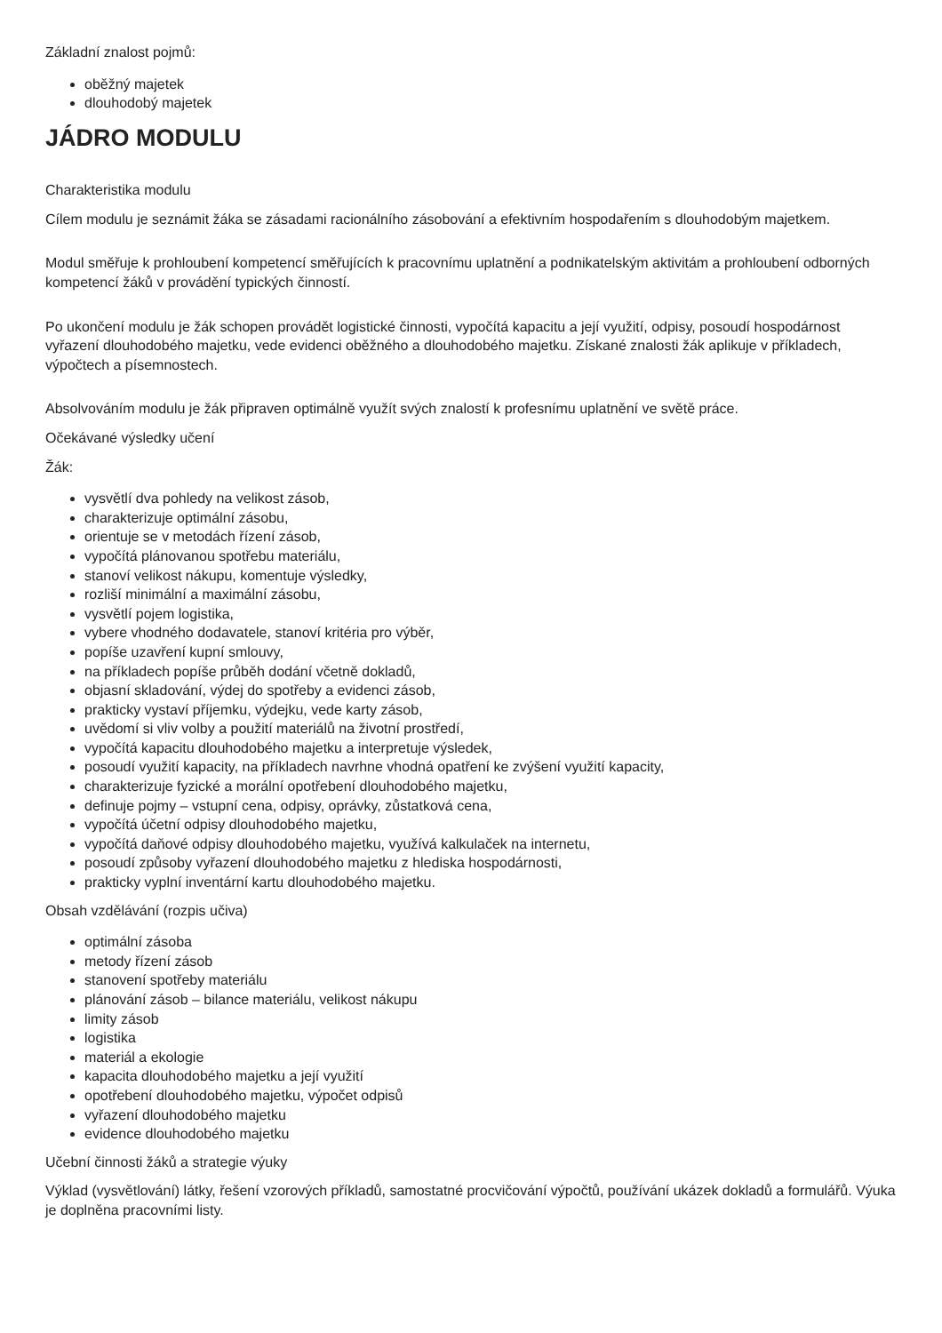Základní znalost pojmů:
oběžný majetek
dlouhodobý majetek
JÁDRO MODULU
Charakteristika modulu
Cílem modulu je seznámit žáka se zásadami racionálního zásobování a efektivním hospodařením s dlouhodobým majetkem.
Modul směřuje k prohloubení kompetencí směřujících k pracovnímu uplatnění a podnikatelským aktivitám a prohloubení odborných kompetencí žáků v provádění typických činností.
Po ukončení modulu je žák schopen provádět logistické činnosti, vypočítá kapacitu a její využití, odpisy, posoudí hospodárnost vyřazení dlouhodobého majetku, vede evidenci oběžného a dlouhodobého majetku. Získané znalosti žák aplikuje v příkladech, výpočtech a písemnostech.
Absolvováním modulu je žák připraven optimálně využít svých znalostí k profesnímu uplatnění ve světě práce.
Očekávané výsledky učení
Žák:
vysvětlí dva pohledy na velikost zásob,
charakterizuje optimální zásobu,
orientuje se v metodách řízení zásob,
vypočítá plánovanou spotřebu materiálu,
stanoví velikost nákupu, komentuje výsledky,
rozliší minimální a maximální zásobu,
vysvětlí pojem logistika,
vybere vhodného dodavatele, stanoví kritéria pro výběr,
popíše uzavření kupní smlouvy,
na příkladech popíše průběh dodání včetně dokladů,
objasní skladování, výdej do spotřeby a evidenci zásob,
prakticky vystaví příjemku, výdejku, vede karty zásob,
uvědomí si vliv volby a použití materiálů na životní prostředí,
vypočítá kapacitu dlouhodobého majetku a interpretuje výsledek,
posoudí využití kapacity, na příkladech navrhne vhodná opatření ke zvýšení využití kapacity,
charakterizuje fyzické a morální opotřebení dlouhodobého majetku,
definuje pojmy – vstupní cena, odpisy, oprávky, zůstatková cena,
vypočítá účetní odpisy dlouhodobého majetku,
vypočítá daňové odpisy dlouhodobého majetku, využívá kalkulaček na internetu,
posoudí způsoby vyřazení dlouhodobého majetku z hlediska hospodárnosti,
prakticky vyplní inventární kartu dlouhodobého majetku.
Obsah vzdělávání (rozpis učiva)
optimální zásoba
metody řízení zásob
stanovení spotřeby materiálu
plánování zásob – bilance materiálu, velikost nákupu
limity zásob
logistika
materiál a ekologie
kapacita dlouhodobého majetku a její využití
opotřebení dlouhodobého majetku, výpočet odpisů
vyřazení dlouhodobého majetku
evidence dlouhodobého majetku
Učební činnosti žáků a strategie výuky
Výklad (vysvětlování) látky, řešení vzorových příkladů, samostatné procvičování výpočtů, používání ukázek dokladů a formulářů. Výuka je doplněna pracovními listy.